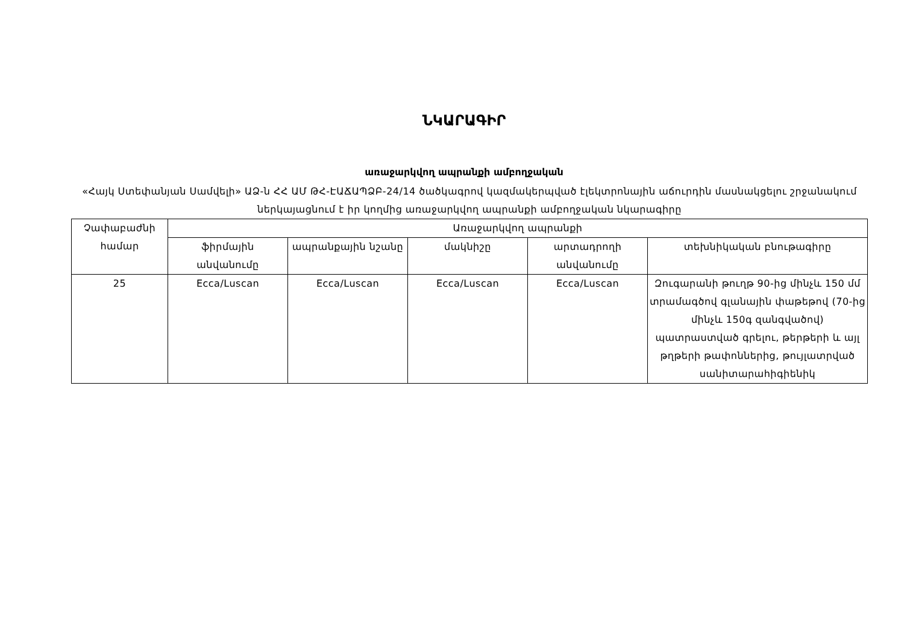ՆԿԱՐԱԳԻՐ
առաջարկվող ապրանքի ամբողջական
«Հայկ Ստեփանյան Սամվելի» ԱՁ-ն ՀՀ ԱՄ ԹՀ-ԷԱՃԱՊՁԲ-24/14 ծածկագրով կազմակերպված էլեկտրոնային աճուրդին մասնակցելու շրջանակում ներկայացնում է իր կողմից առաջարկվող ապրանքի ամբողջական նկարագիրը
| Չափաբաժնի համար | Առաջարկվող ապրանքի | | | | |
| --- | --- | --- | --- | --- | --- |
| | ֆիրմային անվանումը | ապրանքային նշանը | մակնիշը | արտադրողի անվանումը | տեխնիկական բնութագիրը |
| 25 | Ecca/Luscan | Ecca/Luscan | Ecca/Luscan | Ecca/Luscan | Զուգարանի թուղթ 90-ից մինչև 150 մմ տրամագծով գլանային փաթեթով (70-ից մինչև 150գ զանգվածով) պատրաստված գրելու, թերթերի և այլ թղթերի թափոններից, թույլատրված սանիտարահիգիենիկ |